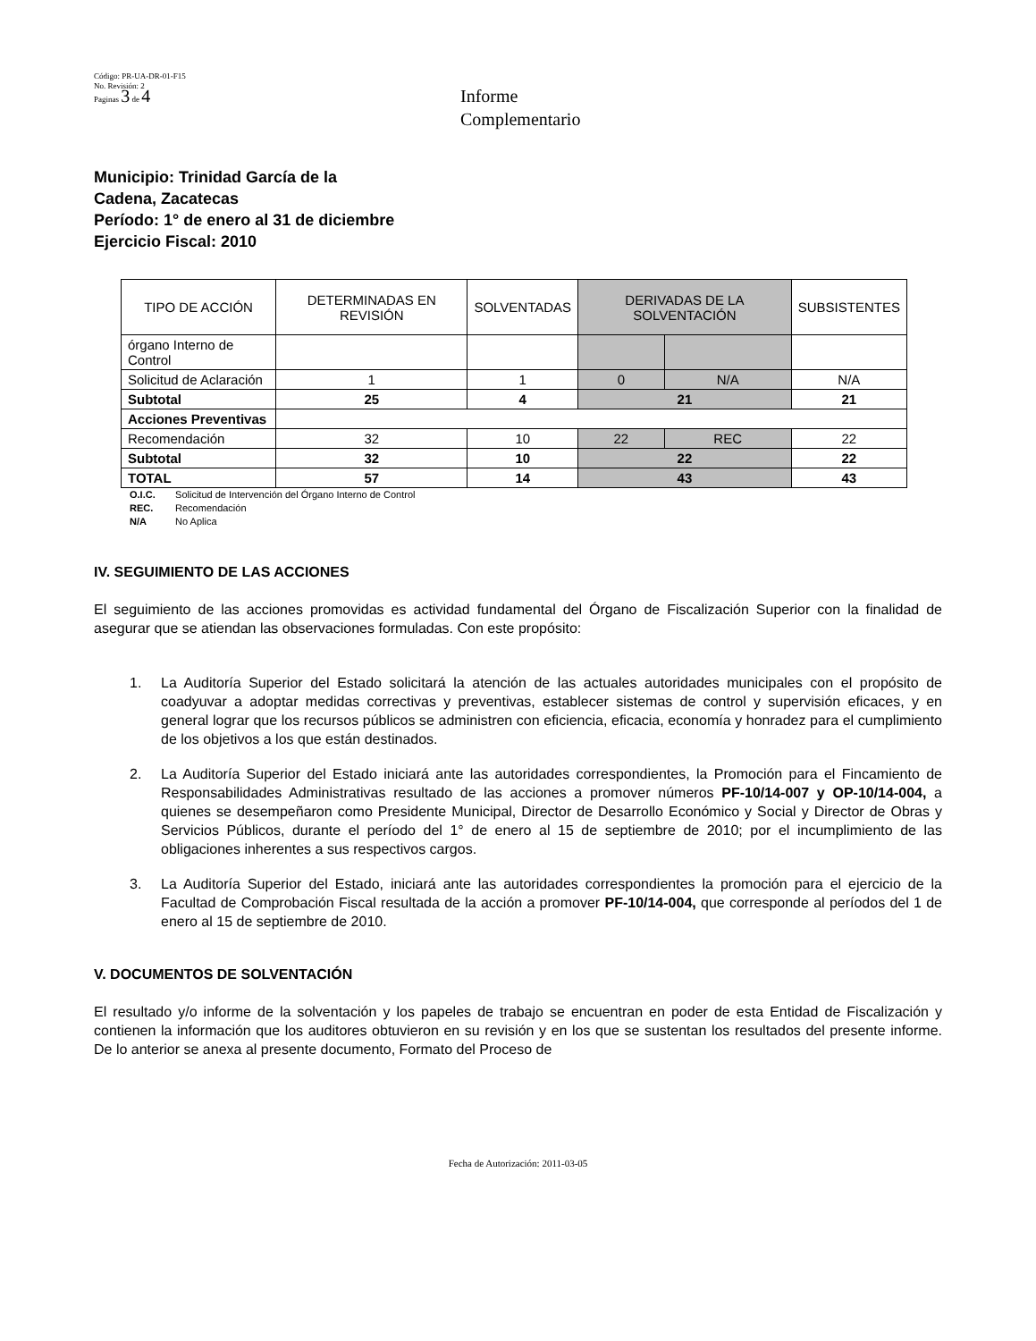Código: PR-UA-DR-01-F15
No. Revisión: 2
Paginas 3 de 4
Informe
Complementario
Municipio: Trinidad García de la
Cadena, Zacatecas
Período: 1° de enero al 31 de diciembre
Ejercicio Fiscal: 2010
| TIPO DE ACCIÓN | DETERMINADAS EN REVISIÓN | SOLVENTADAS | DERIVADAS DE LA SOLVENTACIÓN | | SUBSISTENTES |
| --- | --- | --- | --- | --- | --- |
| órgano Interno de Control | | | | | |
| Solicitud de Aclaración | 1 | 1 | 0 | N/A | N/A |
| Subtotal | 25 | 4 | 21 | | 21 |
| Acciones Preventivas | | | | | |
| Recomendación | 32 | 10 | 22 | REC | 22 |
| Subtotal | 32 | 10 | 22 | | 22 |
| TOTAL | 57 | 14 | 43 | | 43 |
O.I.C. Solicitud de Intervención del Órgano Interno de Control
REC. Recomendación
N/A No Aplica
IV. SEGUIMIENTO DE LAS ACCIONES
El seguimiento de las acciones promovidas es actividad fundamental del Órgano de Fiscalización Superior con la finalidad de asegurar que se atiendan las observaciones formuladas. Con este propósito:
1. La Auditoría Superior del Estado solicitará la atención de las actuales autoridades municipales con el propósito de coadyuvar a adoptar medidas correctivas y preventivas, establecer sistemas de control y supervisión eficaces, y en general lograr que los recursos públicos se administren con eficiencia, eficacia, economía y honradez para el cumplimiento de los objetivos a los que están destinados.
2. La Auditoría Superior del Estado iniciará ante las autoridades correspondientes, la Promoción para el Fincamiento de Responsabilidades Administrativas resultado de las acciones a promover números PF-10/14-007 y OP-10/14-004, a quienes se desempeñaron como Presidente Municipal, Director de Desarrollo Económico y Social y Director de Obras y Servicios Públicos, durante el período del 1° de enero al 15 de septiembre de 2010; por el incumplimiento de las obligaciones inherentes a sus respectivos cargos.
3. La Auditoría Superior del Estado, iniciará ante las autoridades correspondientes la promoción para el ejercicio de la Facultad de Comprobación Fiscal resultada de la acción a promover PF-10/14-004, que corresponde al períodos del 1 de enero al 15 de septiembre de 2010.
V. DOCUMENTOS DE SOLVENTACIÓN
El resultado y/o informe de la solventación y los papeles de trabajo se encuentran en poder de esta Entidad de Fiscalización y contienen la información que los auditores obtuvieron en su revisión y en los que se sustentan los resultados del presente informe. De lo anterior se anexa al presente documento, Formato del Proceso de
Fecha de Autorización: 2011-03-05